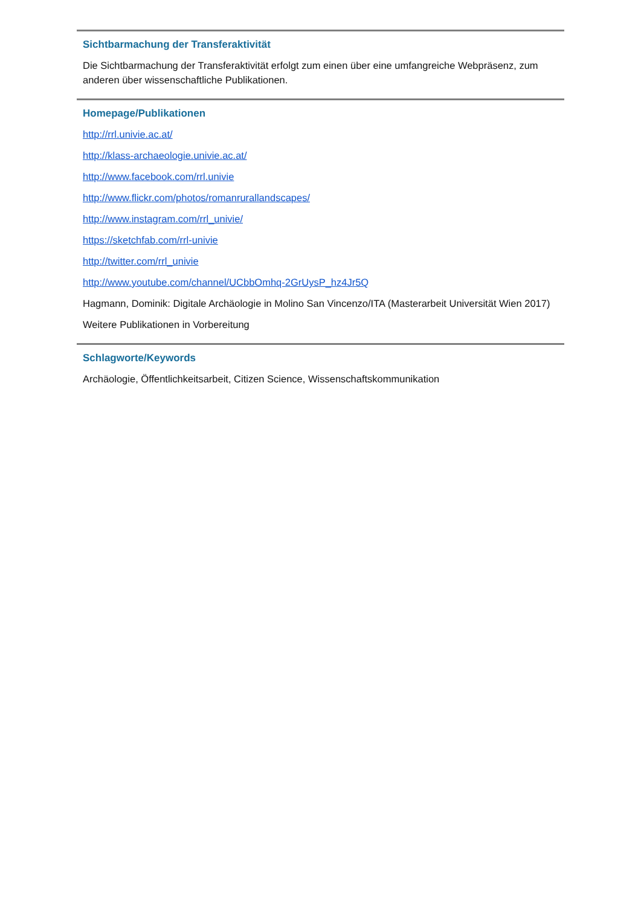Sichtbarmachung der Transferaktivität
Die Sichtbarmachung der Transferaktivität erfolgt zum einen über eine umfangreiche Webpräsenz, zum anderen über wissenschaftliche Publikationen.
Homepage/Publikationen
http://rrl.univie.ac.at/
http://klass-archaeologie.univie.ac.at/
http://www.facebook.com/rrl.univie
http://www.flickr.com/photos/romanrurallandscapes/
http://www.instagram.com/rrl_univie/
https://sketchfab.com/rrl-univie
http://twitter.com/rrl_univie
http://www.youtube.com/channel/UCbbOmhq-2GrUysP_hz4Jr5Q
Hagmann, Dominik: Digitale Archäologie in Molino San Vincenzo/ITA (Masterarbeit Universität Wien 2017)
Weitere Publikationen in Vorbereitung
Schlagworte/Keywords
Archäologie, Öffentlichkeitsarbeit, Citizen Science, Wissenschaftskommunikation